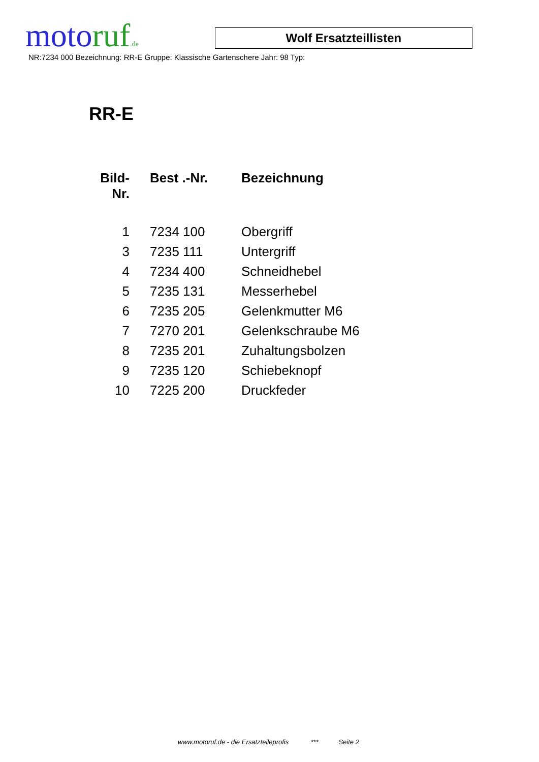motoruf.de
Wolf Ersatzteillisten
NR:7234 000 Bezeichnung: RR-E Gruppe: Klassische Gartenschere Jahr: 98 Typ:
RR-E
| Bild- Nr. | Best .-Nr. | Bezeichnung |
| --- | --- | --- |
| 1 | 7234 100 | Obergriff |
| 3 | 7235 111 | Untergriff |
| 4 | 7234 400 | Schneidhebel |
| 5 | 7235 131 | Messerhebel |
| 6 | 7235 205 | Gelenkmutter M6 |
| 7 | 7270 201 | Gelenkschraube M6 |
| 8 | 7235 201 | Zuhaltungsbolzen |
| 9 | 7235 120 | Schiebeknopf |
| 10 | 7225 200 | Druckfeder |
www.motoruf.de - die Ersatzteileprofis *** Seite 2